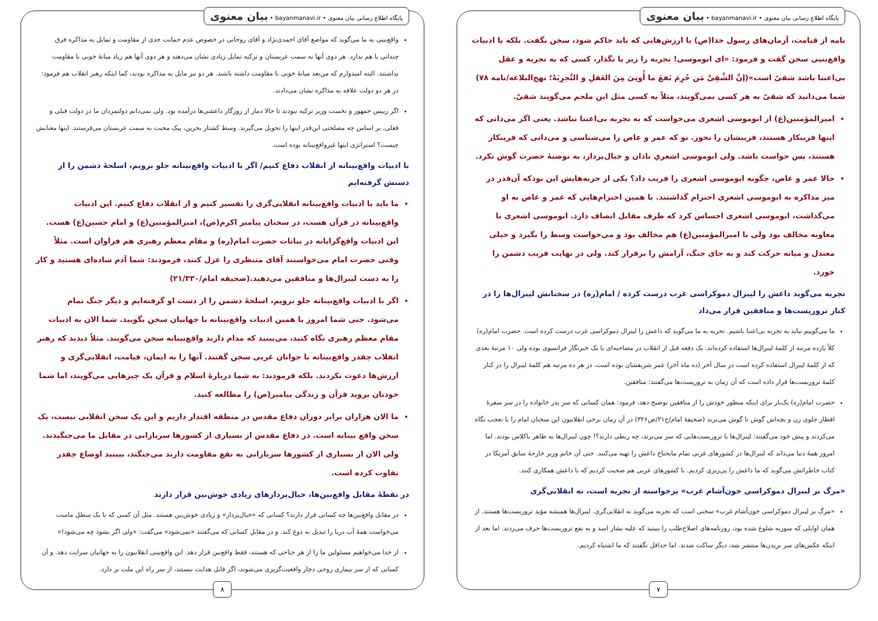پایگاه اطلاع رسانی بیان معنوی • bayanmanavi.ir • بیان معنوی
نامه از قیامت، آرمان‌های رسول خدا(ص) یا ارزش‌هایی که باید حاکم شود، سخن نگفت. بلکه با ادبیات واقع‌بنیی سخن گفت و فرمود: «ای ابوموسی! تجربه را زیر پا نگذار، کسی که به تجربه و عقل بی‌اعتنا باشد شقیّ است»(إنَّ الشَّقِیَّ مَن حُرِمَ نَفعَ ما أُوتِیَ مِنَ العَقلِ و التَّجرِبَهْ؛ نهج‌البلاغه/نامه ۷۸) شما می‌دانید که شقیّ به هر کسی نمی‌گویند، مثلاً به کسی مثل ابن ملجم می‌گویند شقیّ.
امیرالمؤمنین(ع) از ابوموسی اشعری می‌خواست که به تجربه بی‌اعتنا نباشد. یعنی اگر می‌دانی که اینها فریبکار هستند، فریبشان را نخور. تو که عمر و عاص را می‌شناسی و می‌دانی که فریبکار هستند، پس حواست باشد. ولی ابوموسی اشعریِ نادان و خیال‌پرداز، به توصیهٔ حضرت گوش نکرد.
حالا عمر و عاص، چگونه ابوموسی اشعری را فریب داد؟ یکی از حربه‌هایش این بودکه آن‌قدر در میز مذاکره به ابوموسی اشعری احترام گذاشتند. با همین احترام‌هایی که عمر و عاص به او می‌گذاشت، ابوموسی اشعری احساس کرد که طرف مقابل انصاف دارد. ابوموسی اشعری با معاویه مخالف بود ولی با امیرالمؤمنین(ع) هم مخالف بود و می‌خواست وسط را بگیرد و خیلی معتدل و میانه حرکت کند و به جای جنگ، آرامش را برقرار کند. ولی در نهایت فریب دشمن را خورد.
تجربه می‌گوید داعش را لیبرال دموکراسی غرب درست کرده / امام(ره) در سخنانش لیبرال‌ها را در کنار تروریست‌ها و منافقین قرار می‌داد
ما می‌گوییم نباید به تجربه بی‌اعتنا باشیم. تجربه به ما می‌گوید که داعش را لیبرال دموکراسی غرب درست کرده است. حضرت امام(ره) کلاً یازده مرتبه از کلمهٔ لیبرال‌ها استفاده کرده‌اند. یک دفعه قبل از انقلاب در مصاحبه‌ای با یک خبرنگار فرانسوی بوده ولی ۱۰ مرتبهٔ بعدی که از کلمهٔ لیبرال استفاده کرده است در سال آخر (ده ماه آخر) عمر شریفشان بوده است. در هر ده مرتبه هم کلمهٔ لیبرال را در کنار کلمهٔ تروریست‌ها قرار داده است که آن زمان به تروریست‌ها می‌گفتند: منافقین.
حضرت امام(ره) یک‌بار برای اینکه منظور خودش را از منافقین توضیح دهد، فرمود: همان کسانی که سرِ پدر خانواده را در سر سفرهٔ افطار جلوی زن و بچه‌اش گوش تا گوش می‌برند (صحیفهٔ امام/ج۲۱/ص۳۲۶) در آن زمان برخی انقلابیون این سخنان امام را با تعجب نگاه می‌کردند و پیش خود می‌گفتند: لیبرال‌ها با تروریست‌هایی که سر می‌برند، چه ربطی دارند؟! چون لیبرال‌ها به ظاهر باکلاس بودند. اما امروز همهٔ دنیا می‌داند که لیبرال‌ها در کشورهای غربی تمام مایحتاج داعش را تهیه می‌کنند. حتی آن خانم وزیر خارجهٔ سابق آمریکا در کتاب خاطراتش می‌گوید که ما داعش را پی‌ریزی کردیم. با کشورهای عربی هم صحبت کردیم که با داعش همکاری کنند.
«مرگ بر لیبرال دموکراسی خون‌آشام غرب» برخواسته از تجربه است، نه انقلابی‌گری
«مرگ بر لیبرال دموکراسی خون‌آشام غرب» سخنی است که تجربه می‌گوید نه انقلابی‌گری. لیبرال‌ها همیشه مؤید تروریست‌ها هستند. از همان اوایلی که سوریه شلوغ شده بود، روزنامه‌های اصلاح‌طلب را ببینید که علیه بشار اسد و به نفع تروریست‌ها حرف می‌زدند. اما بعد از اینکه عکس‌های سر بریدن‌ها منتشر شد، دیگر ساکت شدند. اما حداقل نگفتند که ما اشتباه کردیم.
۷
پایگاه اطلاع رسانی بیان معنوی • bayanmanavi.ir • بیان معنوی
واقع‌بینی به ما می‌گوید که مواضع آقای احمدی‌نژاد و آقای روحانی در خصوص عدم حمایت جدی از مقاومت و تمایل به مذاکره فرق چندانی با هم ندارد. هر دوی آنها به سمت عربستان و ترکیه تمایل زیادی نشان می‌دهند و هر دوی آنها هم زیاد میانهٔ خوبی با مقاومت نداشتند. البته امیدوارم که من‌بعد میانهٔ خوبی با مقاومت داشته باشند. هر دو نیز مایل به مذاکره بودند، کما اینکه رهبر انقلاب هم فرمود: در هر دو دولت علاقه به مذاکره نشان می‌دادند.
اگر رییس جمهور و نخست وزیر ترکیه نبودند تا حالا دمار از روزگار داعشی‌ها درآمده بود. ولی نمی‌دانم دولتمردان ما در دولت قبلی و فعلی، بر اساس چه مصلحتی این‌قدر اینها را تحویل می‌گیرند. وسط کشتار بحرین، پیک محبت به سمت عربستان می‌فرستند. اینها معنایش چیست؟ استراتژی اینها غیرواقع‌بینانه بوده است.
با ادبیات واقع‌بینانه از انقلاب دفاع کنیم/ اگر با ادبیات واقع‌بینانه جلو برویم، اسلحهٔ دشمن را از دستش گرفته‌ایم
ما باید با ادبیات واقع‌بینانه انقلابی‌گری را تفسیر کنیم و از انقلاب دفاع کنیم. این ادبیات واقع‌بینانه در قرآن هست، در سخنان پیامبر اکرم(ص)، امیرالمؤمنین(ع) و امام حسین(ع) هست. این ادبیات واقع‌گرایانه در بیانات حضرت امام(ره) و مقام معظم رهبری هم فراوان است. مثلاً وقتی حضرت امام می‌خواستند آقای منتظری را عزل کنند، فرمودند: شما آدم ساده‌ای هستید و کار را به دست لیبرال‌ها و منافقین می‌دهید.(صحیفه امام/۲۱/۳۳۰)
اگر با ادبیات واقع‌بینانه جلو برویم، اسلحهٔ دشمن را از دست او گرفته‌ایم و دیگر جنگ تمام می‌شود. حتی شما امروز با همین ادبیات واقع‌بینانه با جهانیان سخن بگویید. شما الان به ادبیات مقام معظم رهبری نگاه کنید، می‌بینید که مدام دارند واقع‌بینانه سخن می‌گویند. مثلاً دیدید که رهبر انقلاب چقدر واقع‌بینانه با جوانان غربی سخن گفتند. آنها را به ایمان، قیامت، انقلابی‌گری و ارزش‌ها دعوت نکردند. بلکه فرمودند: به شما دربارهٔ اسلام و قرآن یک چیزهایی می‌گویند، اما شما خودتان بروید قرآن و زندگی پیامبر(ص) را مطالعه کنید.
ما الان هزاران برابر دوران دفاع مقدس در منطقه اقتدار داریم و این یک سخن انقلابی نیست، یک سخن واقع بینانه است. در دفاع مقدس از بسیاری از کشورها سربازانی در مقابل ما می‌جنگیدند. ولی الان از بسیاری از کشورها سربازانی به نفع مقاومت دارند می‌جنگند، ببینید اوضاع چقدر تفاوت کرده است.
در نقطهٔ مقابل واقع‌بین‌ها، خیال‌پردازهای زیادی خوش‌بین قرار دارند
در مقابل واقع‌بین‌ها چه کسانی قرار دارند؟ کسانی که «خیال‌پرداز» و زیادی خوش‌بین هستند. مثل آن کسی که با یک سطل ماست می‌خواست همهٔ آب دریا را تبدیل به دوغ کند. و در مقابلِ کسانی که می‌گفتند «نمی‌شود» می‌گفت: «ولی اگر بشود چه می‌شود!»
از خدا می‌خواهیم مسئولین ما را از هر جناحی که هستند، فقط واقع‌بین قرار دهد. این واقع‌بینی انقلابیون را به جهانیان سرایت دهد. و آن کسانی که از سر بیماری روحی دچار واقعیت‌گریزی می‌شوند، اگر قابل هدایت نیستند، از سر راه این ملت بر دارد.
۸